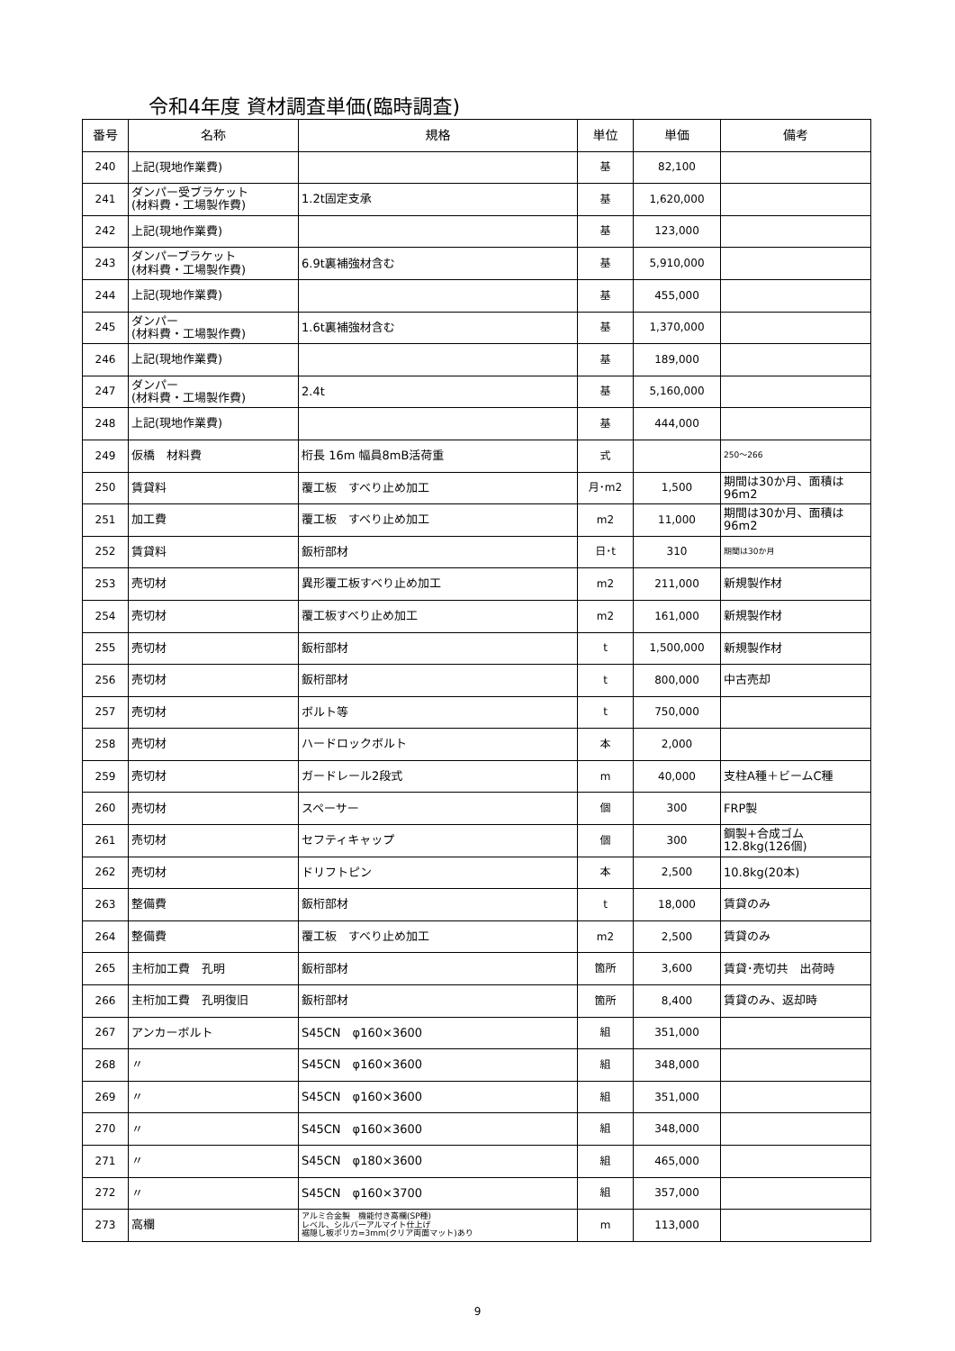令和4年度 資材調査単価(臨時調査)
| 番号 | 名称 | 規格 | 単位 | 単価 | 備考 |
| --- | --- | --- | --- | --- | --- |
| 240 | 上記(現地作業費) | | 基 | 82,100 | |
| 241 | ダンパー受ブラケット (材料費・工場製作費) | 1.2t固定支承 | 基 | 1,620,000 | |
| 242 | 上記(現地作業費) | | 基 | 123,000 | |
| 243 | ダンパーブラケット (材料費・工場製作費) | 6.9t裏補強材含む | 基 | 5,910,000 | |
| 244 | 上記(現地作業費) | | 基 | 455,000 | |
| 245 | ダンパー (材料費・工場製作費) | 1.6t裏補強材含む | 基 | 1,370,000 | |
| 246 | 上記(現地作業費) | | 基 | 189,000 | |
| 247 | ダンパー (材料費・工場製作費) | 2.4t | 基 | 5,160,000 | |
| 248 | 上記(現地作業費) | | 基 | 444,000 | |
| 249 | 仮橋 材料費 | 桁長 16m 幅員8mB活荷重 | 式 | | 250～266 |
| 250 | 賃貸料 | 覆工板 すべり止め加工 | 月･m2 | 1,500 | 期間は30か月、面積は96m2 |
| 251 | 加工費 | 覆工板 すべり止め加工 | m2 | 11,000 | 期間は30か月、面積は96m2 |
| 252 | 賃貸料 | 鈑桁部材 | 日･t | 310 | 期間は30か月 |
| 253 | 売切材 | 異形覆工板すべり止め加工 | m2 | 211,000 | 新規製作材 |
| 254 | 売切材 | 覆工板すべり止め加工 | m2 | 161,000 | 新規製作材 |
| 255 | 売切材 | 鈑桁部材 | t | 1,500,000 | 新規製作材 |
| 256 | 売切材 | 鈑桁部材 | t | 800,000 | 中古売却 |
| 257 | 売切材 | ボルト等 | t | 750,000 | |
| 258 | 売切材 | ハードロックボルト | 本 | 2,000 | |
| 259 | 売切材 | ガードレール2段式 | m | 40,000 | 支柱A種＋ビームC種 |
| 260 | 売切材 | スペーサー | 個 | 300 | FRP製 |
| 261 | 売切材 | セフティキャップ | 個 | 300 | 鋼製+合成ゴム 12.8kg(126個) |
| 262 | 売切材 | ドリフトピン | 本 | 2,500 | 10.8kg(20本) |
| 263 | 整備費 | 鈑桁部材 | t | 18,000 | 賃貸のみ |
| 264 | 整備費 | 覆工板 すべり止め加工 | m2 | 2,500 | 賃貸のみ |
| 265 | 主桁加工費 孔明 | 鈑桁部材 | 箇所 | 3,600 | 賃貸･売切共 出荷時 |
| 266 | 主桁加工費 孔明復旧 | 鈑桁部材 | 箇所 | 8,400 | 賃貸のみ、返却時 |
| 267 | アンカーボルト | S45CN φ160×3600 | 組 | 351,000 | |
| 268 | 〃 | S45CN φ160×3600 | 組 | 348,000 | |
| 269 | 〃 | S45CN φ160×3600 | 組 | 351,000 | |
| 270 | 〃 | S45CN φ160×3600 | 組 | 348,000 | |
| 271 | 〃 | S45CN φ180×3600 | 組 | 465,000 | |
| 272 | 〃 | S45CN φ160×3700 | 組 | 357,000 | |
| 273 | 高欄 | アルミ合金製 機能付き高欄(SP種) レベル、シルバーアルマイト仕上げ 裾隠し板ポリカ=3mm(クリア両面マット)あり | m | 113,000 | |
9